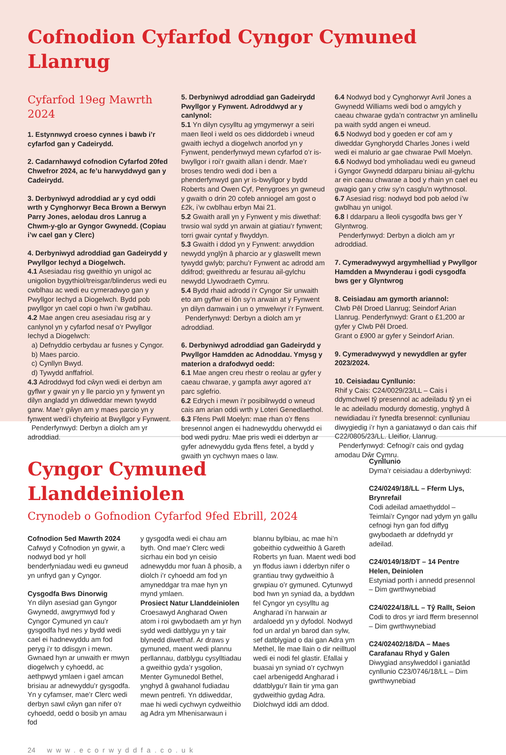Cofnodion Cyfarfod Cyngor Cymuned Llanrug
Cyfarfod 19eg Mawrth 2024
1. Estynnwyd croeso cynnes i bawb i’r cyfarfod gan y Cadeirydd.
2. Cadarnhawyd cofnodion Cyfarfod 20fed Chwefror 2024, ac fe’u harwyddwyd gan y Cadeirydd.
3. Derbyniwyd adroddiad ar y cyd oddi wrth y Cynghorwyr Beca Brown a Berwyn Parry Jones, aelodau dros Lanrug a Chwm-y-glo ar Gyngor Gwynedd. (Copiau i’w cael gan y Clerc)
4. Derbyniwyd adroddiad gan Gadeirydd y Pwyllgor Iechyd a Diogelwch.
4.1 Asesiadau risg gweithio yn unigol ac unigolion bygythiol/treisgar/blinderus wedi eu cwblhau ac wedi eu cymeradwyo gan y Pwyllgor Iechyd a Diogelwch. Bydd pob pwyllgor yn cael copi o hwn i’w gwblhau.
4.2 Mae angen creu asesiadau risg ar y canlynol yn y cyfarfod nesaf o’r Pwyllgor Iechyd a Diogelwch:
a) Defnyddio cerbydau ar fusnes y Cyngor.
b) Maes parcio.
c) Cynllyn Bwyd.
d) Tywydd anffafriol.
4.3 Adroddwyd fod cŵyn wedi ei derbyn am gyflwr y gwair yn y lle parcio yn y fynwent yn dilyn angladd yn ddiweddar mewn tywydd garw. Mae’r gŵyn am y maes parcio yn y fynwent wedi’i chyfeirio at Bwyllgor y Fynwent.
Penderfynwyd: Derbyn a diolch am yr adroddiad.
5. Derbyniwyd adroddiad gan Gadeirydd Pwyllgor y Fynwent. Adroddwyd ar y canlynol:
5.1 Yn dilyn cysylltu ag ymgymerwyr a seiri maen lleol i weld os oes diddordeb i wneud gwaith iechyd a diogelwch anorfod yn y Fynwent, penderfynwyd mewn cyfarfod o’r is-bwyllgor i roi’r gwaith allan i dendr. Mae’r broses tendro wedi dod i ben a phenderfynwyd gan yr is-bwyllgor y bydd Roberts and Owen Cyf, Penygroes yn gwneud y gwaith o drin 20 cofeb anniogel am gost o £2k, i’w cwblhau erbyn Mai 21.
5.2 Gwaith arall yn y Fynwent y mis diwethaf: trwsio wal sydd yn arwain at giatiau’r fynwent; torri gwair cyntaf y flwyddyn.
5.3 Gwaith i ddod yn y Fynwent: arwyddion newydd ynglŷn â pharcio ar y glaswellt mewn tywydd gwlyb; parchu’r Fynwent ac adrodd am ddifrod; gweithredu ar fesurau ail-gylchu newydd Llywodraeth Cymru.
5.4 Bydd rhaid adrodd i’r Cyngor Sir unwaith eto am gyflwr ei lôn sy’n arwain at y Fynwent yn dilyn damwain i un o ymwelwyr i’r Fynwent.
Penderfynwyd: Derbyn a diolch am yr adroddiad.
6. Derbyniwyd adroddiad gan Gadeirydd y Pwyllgor Hamdden ac Adnoddau. Ymysg y materion a drafodwyd oedd:
6.1 Mae angen creu rhestr o reolau ar gyfer y caeau chwarae, y gampfa awyr agored a’r parc sglefrio.
6.2 Edrych i mewn i’r posibilrwydd o wneud cais am arian oddi wrth y Loteri Genedlaethol.
6.3 Ffens Pwll Moelyn: mae rhan o’r ffens bresennol angen ei hadnewyddu oherwydd ei bod wedi pydru. Mae pris wedi ei dderbyn ar gyfer adnewyddu gyda ffens fetel, a bydd y gwaith yn cychwyn maes o law.
6.4 Nodwyd bod y Cynghorwyr Avril Jones a Gwynedd Williams wedi bod o amgylch y caeau chwarae gyda’n contractwr yn amlinellu pa waith sydd angen ei wneud.
6.5 Nodwyd bod y goeden er cof am y diweddar Gynghorydd Charles Jones i weld wedi ei malurio ar gae chwarae Pwll Moelyn.
6.6 Nodwyd bod ymholiadau wedi eu gwneud i Gyngor Gwynedd ddarparu biniau ail-gylchu ar ein caeau chwarae a bod y rhain yn cael eu gwagio gan y criw sy’n casglu’n wythnosol.
6.7 Asesiad risg: nodwyd bod pob aelod i’w gwblhau yn unigol.
6.8 I ddarparu a lleoli cysgodfa bws ger Y Glyntwrog.
Penderfynwyd: Derbyn a diolch am yr adroddiad.
7. Cymeradwywyd argymhelliad y Pwyllgor Hamdden a Mwynderau i godi cysgodfa bws ger y Glyntwrog
8. Ceisiadau am gymorth ariannol:
Clwb Pêl Droed Llanrug; Seindorf Arian Llanrug. Penderfynwyd: Grant o £1,200 ar gyfer y Clwb Pêl Droed.
Grant o £900 ar gyfer y Seindorf Arian.
9. Cymeradwywyd y newyddlen ar gyfer 2023/2024.
10. Ceisiadau Cynllunio:
Rhif y Cais: C24/0029/23/LL – Cais i ddymchwel tŷ presennol ac adeiladu tŷ yn ei le ac adeiladu modurdy domestig, ynghyd â newidiadau i’r fynedfa bresennol: cynlluniau diwygiedig i’r hyn a ganiatawyd o dan cais rhif C22/0805/23/LL. Lleifior, Llanrug.
Penderfynwyd: Cefnogi’r cais ond gydag amodau Dŵr Cymru.
Cyngor Cymuned Llanddeiniolen
Crynodeb o Gofnodion Cyfarfod 9fed Ebrill, 2024
Cofnodion 5ed Mawrth 2024
Cafwyd y Cofnodion yn gywir, a nodwyd bod yr holl benderfyniadau wedi eu gwneud yn unfryd gan y Cyngor.
Cysgodfa Bws Dinorwig
Yn dilyn asesiad gan Gyngor Gwynedd, awgrymwyd fod y Cyngor Cymuned yn cau’r gysgodfa hyd nes y bydd wedi cael ei hadnewyddu am fod peryg i’r to ddisgyn i mewn. Gwnaed hyn ar unwaith er mwyn diogelwch y cyhoedd, ac aethpwyd ymlaen i gael amcan brisiau ar adnewyddu’r gysgodfa. Yn y cyfamser, mae’r Clerc wedi derbyn sawl cŵyn gan nifer o’r cyhoedd, oedd o bosib yn amau fod
y gysgodfa wedi ei chau am byth. Ond mae’r Clerc wedi sicrhau ein bod yn ceisio adnewyddu mor fuan â phosib, a diolch i’r cyhoedd am fod yn amyneddgar tra mae hyn yn mynd ymlaen.
Prosiect Natur Llanddeiniolen
Croesawyd Angharad Owen atom i roi gwybodaeth am yr hyn sydd wedi datblygu yn y tair blynedd diwethaf. Ar draws y gymuned, maent wedi plannu perllannau, datblygu cysylltiadau a gweithio gyda’r ysgolion, Menter Gymunedol Bethel, ynghyd â gwahanol fudiadau mewn pentrefi. Yn ddiweddar, mae hi wedi cychwyn cydweithio ag Adra ym Mhenisarwaun i
blannu bylbiau, ac mae hi’n gobeithio cydweithio â Gareth Roberts yn fuan. Maent wedi bod yn ffodus iawn i dderbyn nifer o grantiau trwy gydweithio â grwpiau o’r gymuned. Cytunwyd bod hwn yn syniad da, a byddwn fel Cyngor yn cysylltu ag Angharad i’n harwain ar ardaloedd yn y dyfodol. Nodwyd fod un ardal yn barod dan sylw, sef datblygiad o dai gan Adra ym Methel, lle mae llain o dir neilltuol wedi ei nodi fel glastir. Efallai y buasai yn syniad o’r cychwyn cael arbenigedd Angharad i ddatblygu’r llain tir yma gan gydweithio gydag Adra. Diolchwyd iddi am ddod.
Cynllunio
Dyma’r ceisiadau a dderbyniwyd:
C24/0249/18/LL – Fferm Llys, Brynrefail
Codi adeilad amaethyddol – Teimlai’r Cyngor nad ydym yn gallu cefnogi hyn gan fod diffyg gwybodaeth ar ddefnydd yr adeilad.
C24/0149/18/DT – 14 Pentre Helen, Deiniolen
Estyniad porth i annedd presennol – Dim gwrthwynebiad
C24/0224/18/LL – Tŷ Rallt, Seion
Codi to dros yr iard fferm bresennol – Dim gwrthwynebiad
C24/02402/18/DA – Maes Carafanau Rhyd y Galen
Diwygiad ansylweddol i ganiatâd cynllunio C23/0746/18/LL – Dim gwrthwynebiad
24 www.ecorwyddfa.co.uk